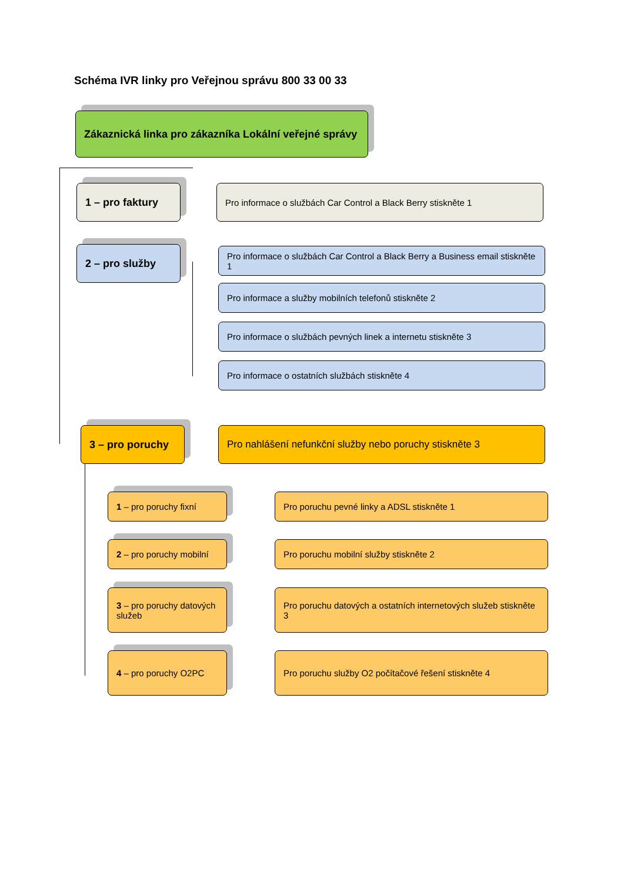Schéma IVR linky pro Veřejnou správu 800 33 00 33
Zákaznická linka pro zákazníka Lokální veřejné správy
1 – pro faktury
Pro informace o službách Car Control a Black Berry stiskněte 1
2 – pro služby
Pro informace o službách Car Control a Black Berry a Business email stiskněte 1
Pro informace a služby mobilních telefonů stiskněte 2
Pro informace o službách pevných linek a internetu stiskněte 3
Pro informace o ostatních službách stiskněte 4
3 – pro poruchy
Pro nahlášení nefunkční služby nebo poruchy stiskněte 3
1 – pro poruchy fixní Pro poruchu pevné linky a ADSL stiskněte 1
2 – pro poruchy mobilní
Pro poruchu mobilní služby stiskněte 2
3 – pro poruchy datových služeb
Pro poruchu datových a ostatních internetových služeb stiskněte 3
4 – pro poruchy O2PC Pro poruchu služby O2 počítačové řešení stiskněte 4